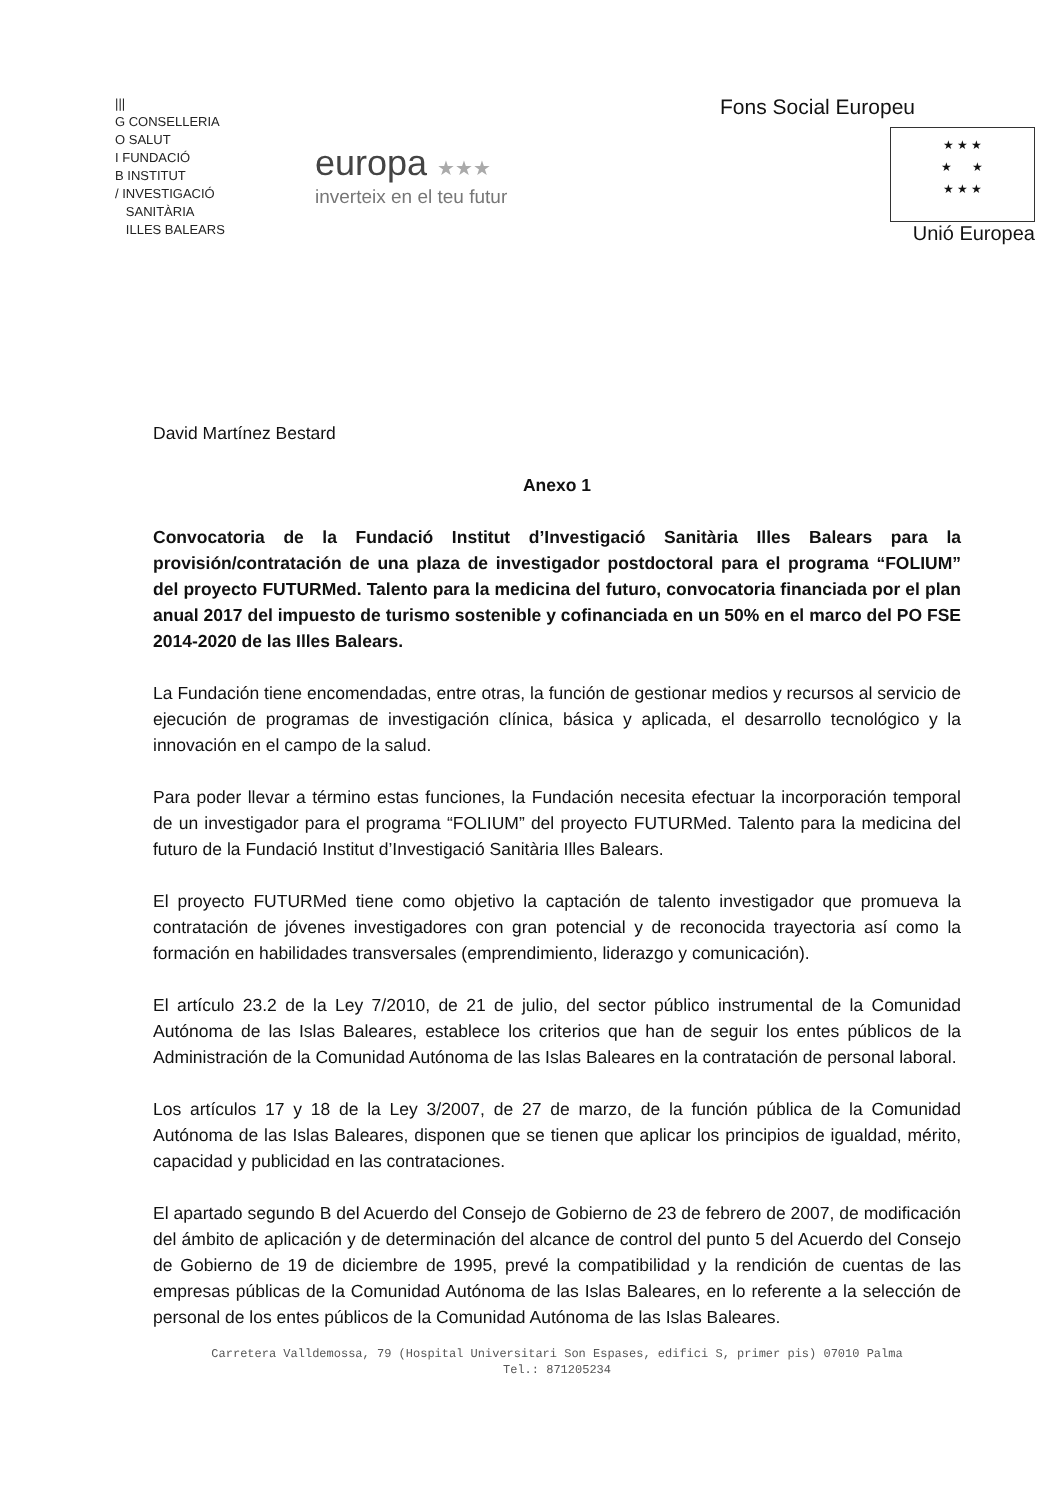|||
G CONSELLERIA
O SALUT
I FUNDACIÓ
B INSTITUT
/ INVESTIGACIÓ
SANITÀRIA
ILLES BALEARS
europa ★★★
inverteix en el teu futur
Fons Social Europeu
★ ★ ★
★ ★
★ ★ ★
Unió Europea
David Martínez Bestard
Anexo 1
Convocatoria de la Fundació Institut d’Investigació Sanitària Illes Balears para la provisión/contratación de una plaza de investigador postdoctoral para el programa “FOLIUM” del proyecto FUTURMed. Talento para la medicina del futuro, convocatoria financiada por el plan anual 2017 del impuesto de turismo sostenible y cofinanciada en un 50% en el marco del PO FSE 2014-2020 de las Illes Balears.
La Fundación tiene encomendadas, entre otras, la función de gestionar medios y recursos al servicio de ejecución de programas de investigación clínica, básica y aplicada, el desarrollo tecnológico y la innovación en el campo de la salud.
Para poder llevar a término estas funciones, la Fundación necesita efectuar la incorporación temporal de un investigador para el programa “FOLIUM” del proyecto FUTURMed. Talento para la medicina del futuro de la Fundació Institut d’Investigació Sanitària Illes Balears.
El proyecto FUTURMed tiene como objetivo la captación de talento investigador que promueva la contratación de jóvenes investigadores con gran potencial y de reconocida trayectoria así como la formación en habilidades transversales (emprendimiento, liderazgo y comunicación).
El artículo 23.2 de la Ley 7/2010, de 21 de julio, del sector público instrumental de la Comunidad Autónoma de las Islas Baleares, establece los criterios que han de seguir los entes públicos de la Administración de la Comunidad Autónoma de las Islas Baleares en la contratación de personal laboral.
Los artículos 17 y 18 de la Ley 3/2007, de 27 de marzo, de la función pública de la Comunidad Autónoma de las Islas Baleares, disponen que se tienen que aplicar los principios de igualdad, mérito, capacidad y publicidad en las contrataciones.
El apartado segundo B del Acuerdo del Consejo de Gobierno de 23 de febrero de 2007, de modificación del ámbito de aplicación y de determinación del alcance de control del punto 5 del Acuerdo del Consejo de Gobierno de 19 de diciembre de 1995, prevé la compatibilidad y la rendición de cuentas de las empresas públicas de la Comunidad Autónoma de las Islas Baleares, en lo referente a la selección de personal de los entes públicos de la Comunidad Autónoma de las Islas Baleares.
Carretera Valldemossa, 79 (Hospital Universitari Son Espases, edifici S, primer pis) 07010 Palma
Tel.: 871205234